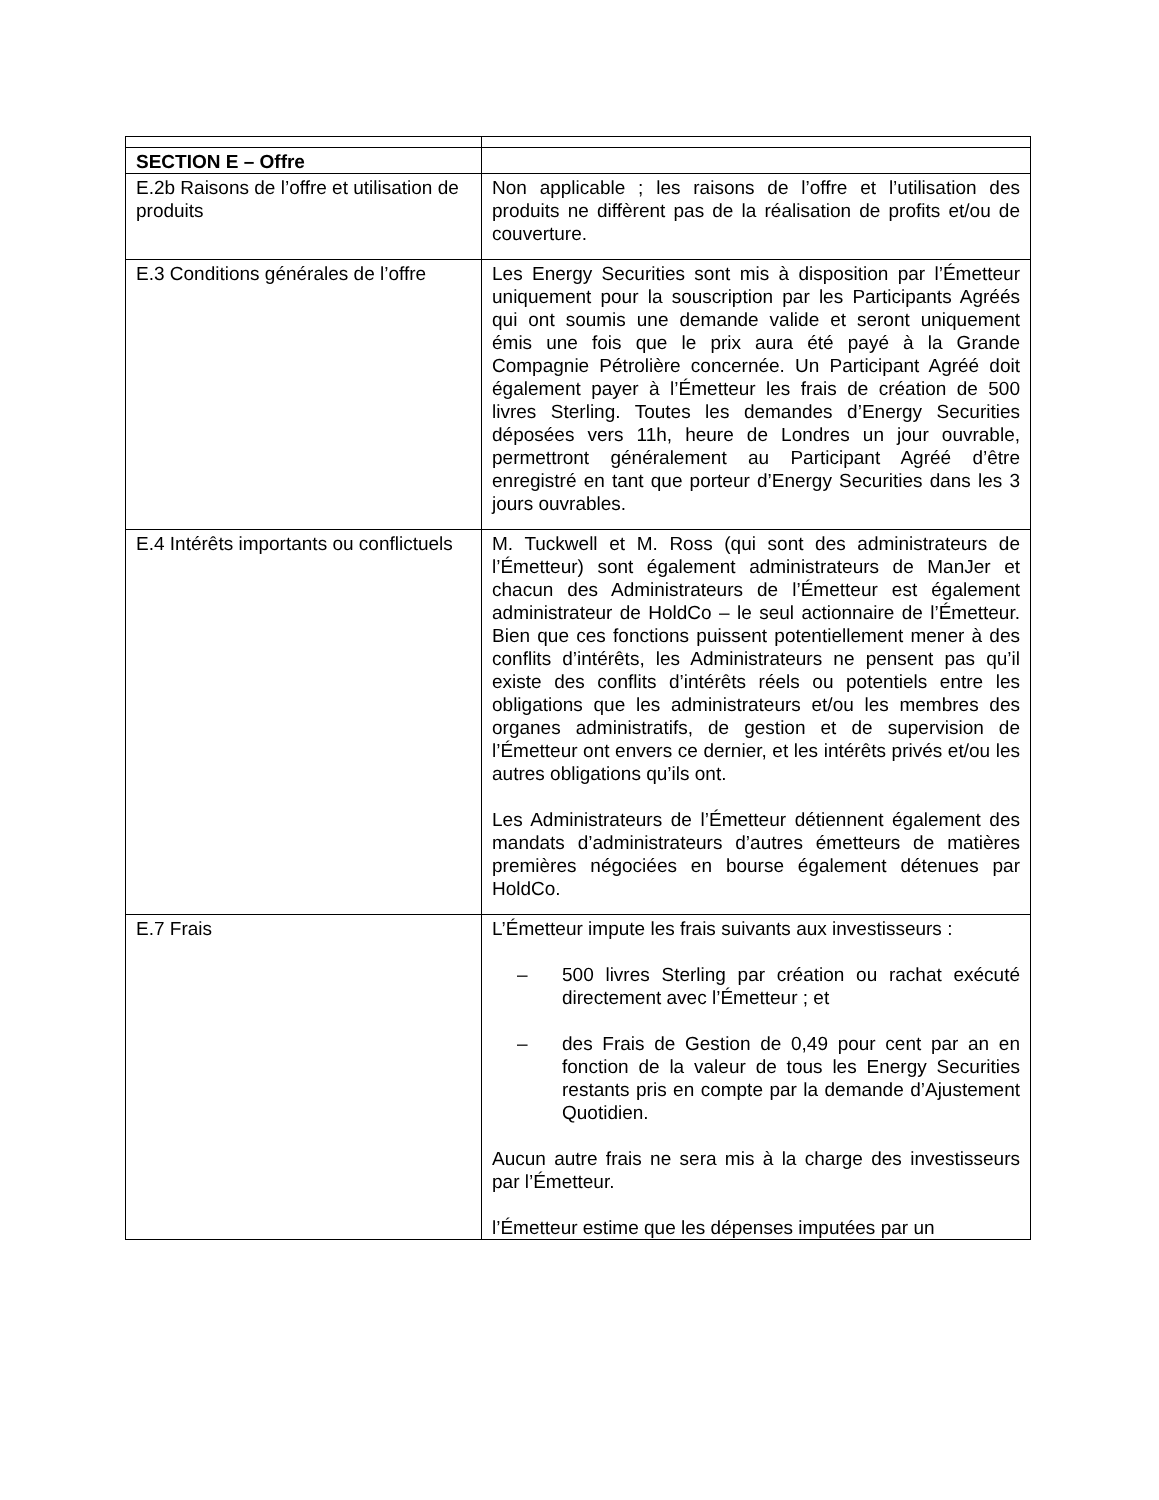| SECTION E – Offre | |
| E.2b Raisons de l’offre et utilisation de produits | Non applicable ; les raisons de l’offre et l’utilisation des produits ne diffèrent pas de la réalisation de profits et/ou de couverture. |
| E.3 Conditions générales de l’offre | Les Energy Securities sont mis à disposition par l’Émetteur uniquement pour la souscription par les Participants Agréés qui ont soumis une demande valide et seront uniquement émis une fois que le prix aura été payé à la Grande Compagnie Pétrolière concernée. Un Participant Agréé doit également payer à l’Émetteur les frais de création de 500 livres Sterling. Toutes les demandes d’Energy Securities déposées vers 11h, heure de Londres un jour ouvrable, permettront généralement au Participant Agréé d’être enregistré en tant que porteur d’Energy Securities dans les 3 jours ouvrables. |
| E.4 Intérêts importants ou conflictuels | M. Tuckwell et M. Ross (qui sont des administrateurs de l’Émetteur) sont également administrateurs de ManJer et chacun des Administrateurs de l’Émetteur est également administrateur de HoldCo – le seul actionnaire de l’Émetteur. Bien que ces fonctions puissent potentiellement mener à des conflits d’intérêts, les Administrateurs ne pensent pas qu’il existe des conflits d’intérêts réels ou potentiels entre les obligations que les administrateurs et/ou les membres des organes administratifs, de gestion et de supervision de l’Émetteur ont envers ce dernier, et les intérêts privés et/ou les autres obligations qu’ils ont. Les Administrateurs de l’Émetteur détiennent également des mandats d’administrateurs d’autres émetteurs de matières premières négociées en bourse également détenues par HoldCo. |
| E.7 Frais | L’Émetteur impute les frais suivants aux investisseurs : – 500 livres Sterling par création ou rachat exécuté directement avec l’Émetteur ; et – des Frais de Gestion de 0,49 pour cent par an en fonction de la valeur de tous les Energy Securities restants pris en compte par la demande d’Ajustement Quotidien. Aucun autre frais ne sera mis à la charge des investisseurs par l’Émetteur. l’Émetteur estime que les dépenses imputées par un |